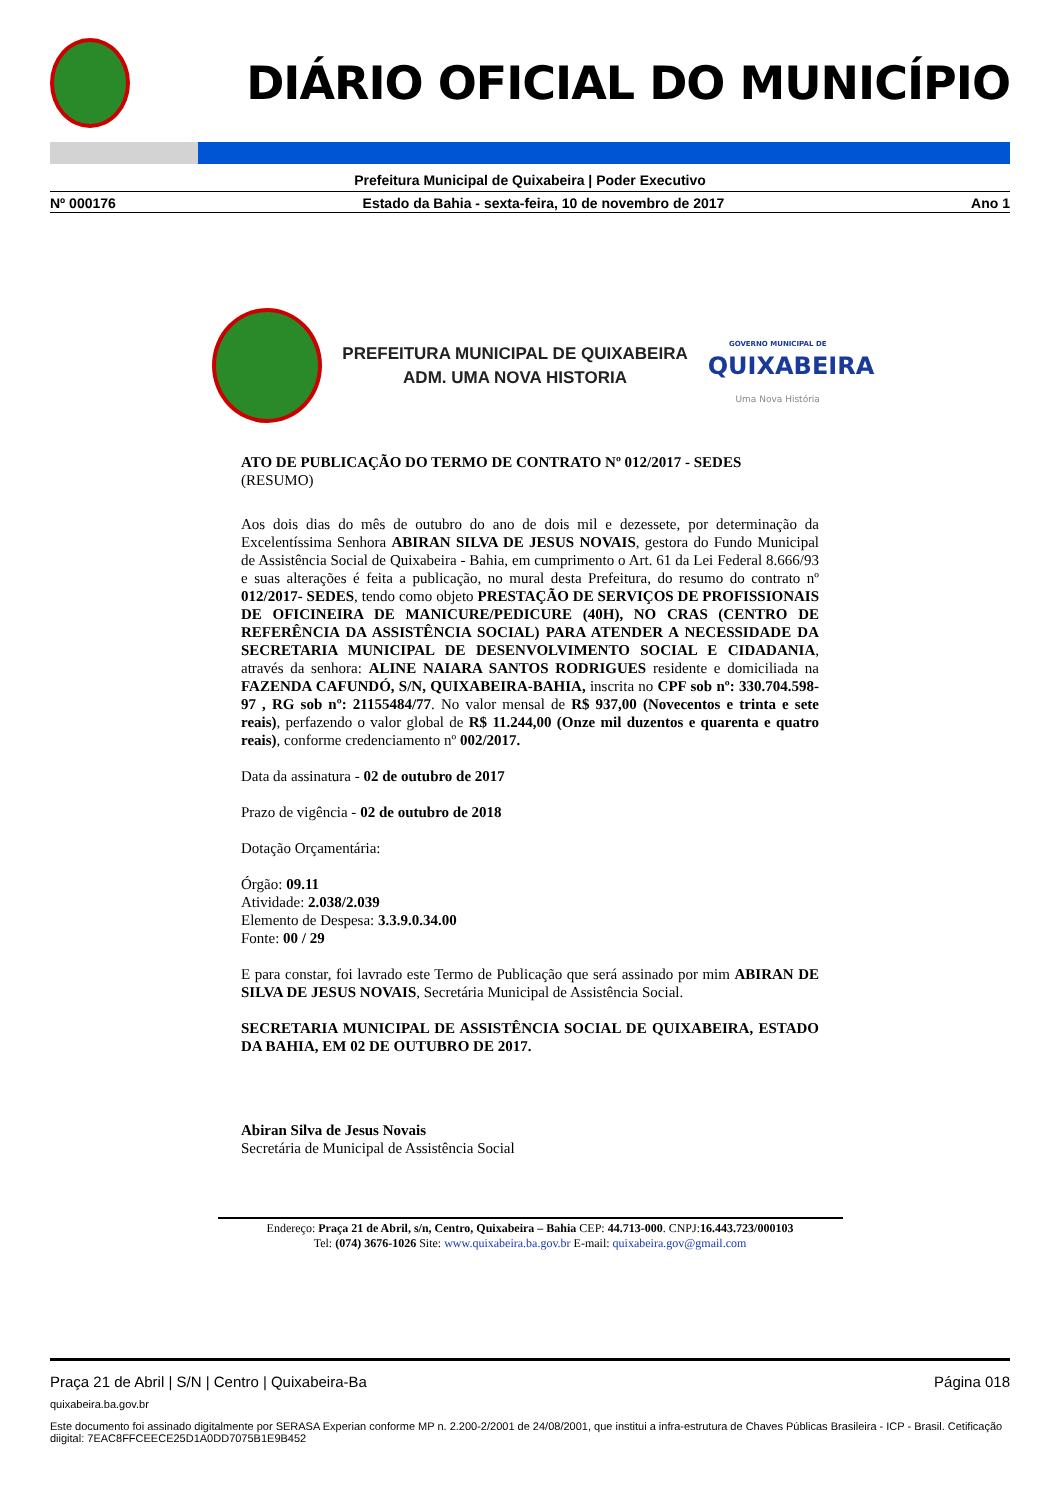DIÁRIO OFICIAL DO MUNICÍPIO
Prefeitura Municipal de Quixabeira | Poder Executivo
Nº 000176 Estado da Bahia - sexta-feira, 10 de novembro de 2017 Ano 1
PREFEITURA MUNICIPAL DE QUIXABEIRA
ADM. UMA NOVA HISTORIA
GOVERNO MUNICIPAL DE
QUIXABEIRA
Uma Nova História
ATO DE PUBLICAÇÃO DO TERMO DE CONTRATO Nº 012/2017 - SEDES
(RESUMO)
Aos dois dias do mês de outubro do ano de dois mil e dezessete, por determinação da Excelentíssima Senhora ABIRAN SILVA DE JESUS NOVAIS, gestora do Fundo Municipal de Assistência Social de Quixabeira - Bahia, em cumprimento o Art. 61 da Lei Federal 8.666/93 e suas alterações é feita a publicação, no mural desta Prefeitura, do resumo do contrato nº 012/2017- SEDES, tendo como objeto PRESTAÇÃO DE SERVIÇOS DE PROFISSIONAIS DE OFICINEIRA DE MANICURE/PEDICURE (40H), NO CRAS (CENTRO DE REFERÊNCIA DA ASSISTÊNCIA SOCIAL) PARA ATENDER A NECESSIDADE DA SECRETARIA MUNICIPAL DE DESENVOLVIMENTO SOCIAL E CIDADANIA, através da senhora: ALINE NAIARA SANTOS RODRIGUES residente e domiciliada na FAZENDA CAFUNDÓ, S/N, QUIXABEIRA-BAHIA, inscrita no CPF sob nº: 330.704.598-97 , RG sob nº: 21155484/77. No valor mensal de R$ 937,00 (Novecentos e trinta e sete reais), perfazendo o valor global de R$ 11.244,00 (Onze mil duzentos e quarenta e quatro reais), conforme credenciamento nº 002/2017.
Data da assinatura - 02 de outubro de 2017
Prazo de vigência - 02 de outubro de 2018
Dotação Orçamentária:
Órgão: 09.11
Atividade: 2.038/2.039
Elemento de Despesa: 3.3.9.0.34.00
Fonte: 00 / 29
E para constar, foi lavrado este Termo de Publicação que será assinado por mim ABIRAN DE SILVA DE JESUS NOVAIS, Secretária Municipal de Assistência Social.
SECRETARIA MUNICIPAL DE ASSISTÊNCIA SOCIAL DE QUIXABEIRA, ESTADO DA BAHIA, EM 02 DE OUTUBRO DE 2017.
Abiran Silva de Jesus Novais
Secretária de Municipal de Assistência Social
Endereço: Praça 21 de Abril, s/n, Centro, Quixabeira – Bahia CEP: 44.713-000. CNPJ:16.443.723/000103
Tel: (074) 3676-1026 Site: www.quixabeira.ba.gov.br E-mail: quixabeira.gov@gmail.com
Praça 21 de Abril | S/N | Centro | Quixabeira-Ba Página 018
quixabeira.ba.gov.br
Este documento foi assinado digitalmente por SERASA Experian conforme MP n. 2.200-2/2001 de 24/08/2001, que institui a infra-estrutura de Chaves Públicas Brasileira - ICP - Brasil. Cetificação diigital: 7EAC8FFCEECE25D1A0DD7075B1E9B452